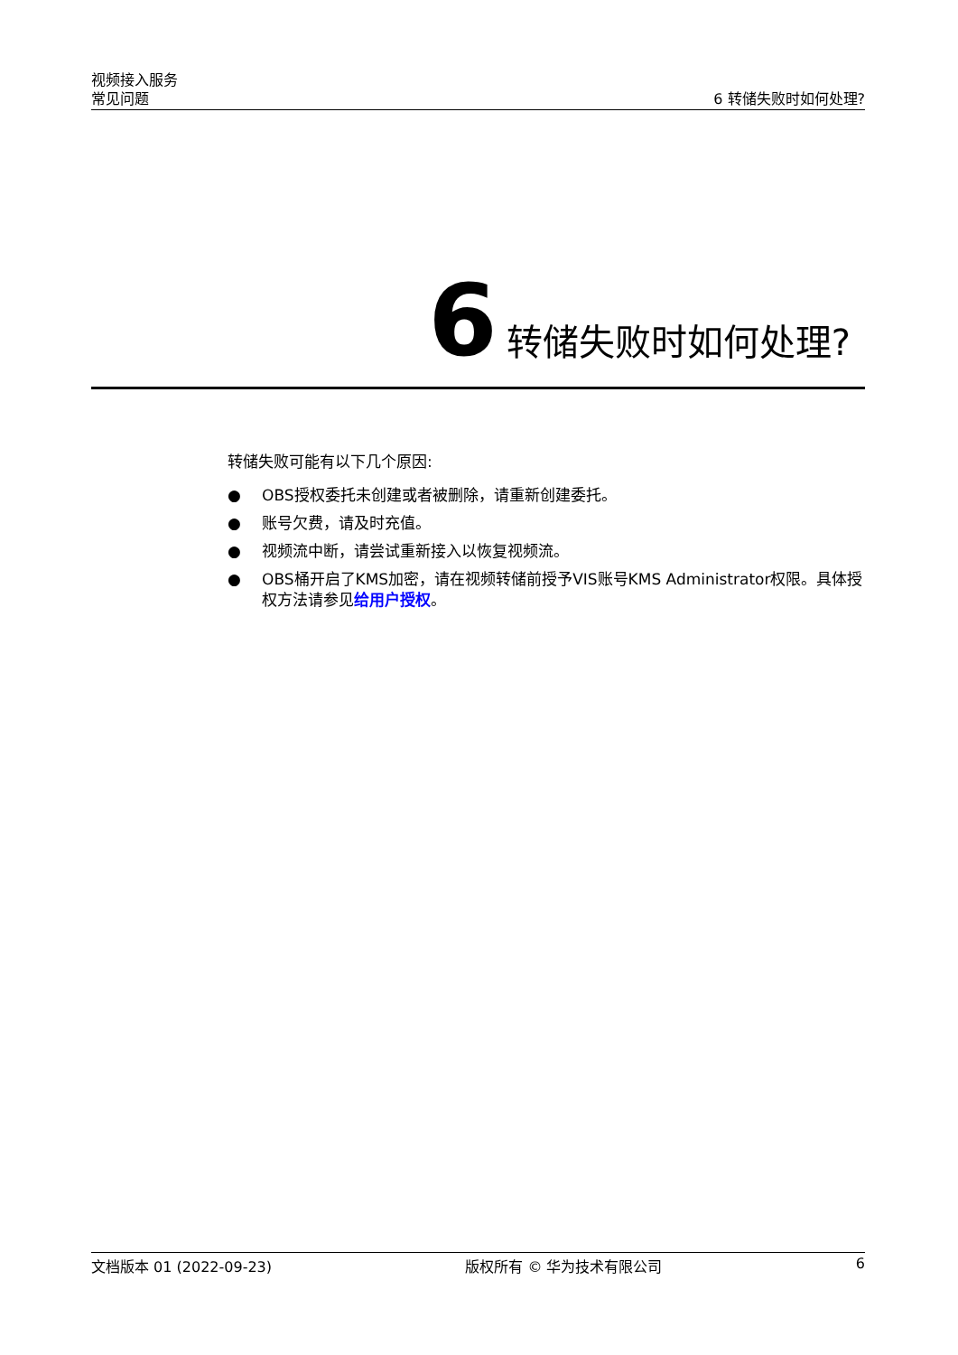视频接入服务
常见问题 6 转储失败时如何处理?
6 转储失败时如何处理?
转储失败可能有以下几个原因:
● OBS授权委托未创建或者被删除，请重新创建委托。
● 账号欠费，请及时充值。
● 视频流中断，请尝试重新接入以恢复视频流。
● OBS桶开启了KMS加密，请在视频转储前授予VIS账号KMS Administrator权限。具体授权方法请参见给用户授权。
文档版本 01 (2022-09-23) 版权所有 © 华为技术有限公司 6